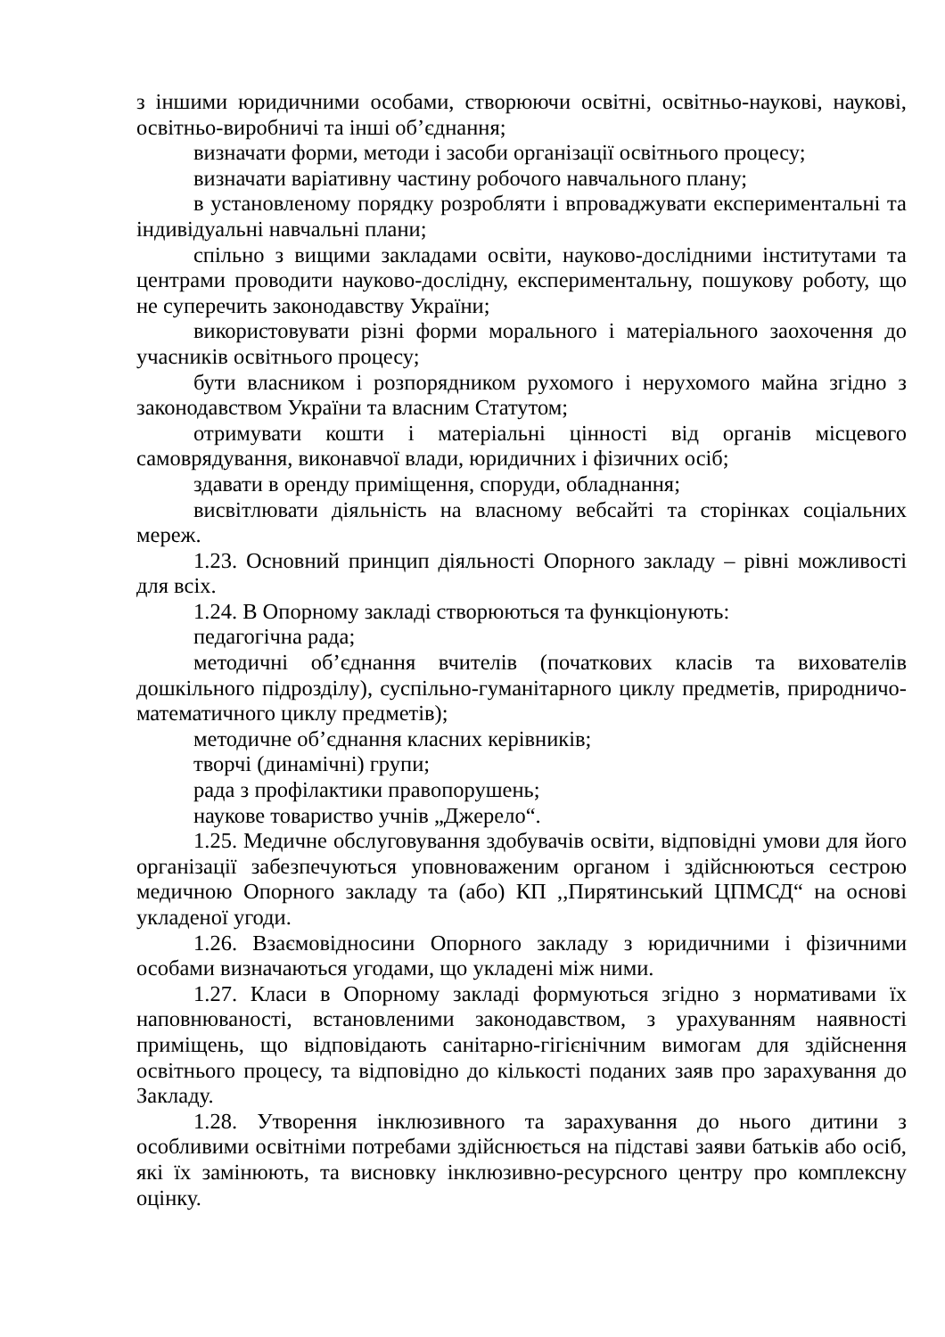з іншими юридичними особами, створюючи освітні, освітньо-наукові, наукові, освітньо-виробничі та інші об’єднання;
визначати форми, методи і засоби організації освітнього процесу;
визначати варіативну частину робочого навчального плану;
в установленому порядку розробляти і впроваджувати експериментальні та індивідуальні навчальні плани;
спільно з вищими закладами освіти, науково-дослідними інститутами та центрами проводити науково-дослідну, експериментальну, пошукову роботу, що не суперечить законодавству України;
використовувати різні форми морального і матеріального заохочення до учасників освітнього процесу;
бути власником і розпорядником рухомого і нерухомого майна згідно з законодавством України та власним Статутом;
отримувати кошти і матеріальні цінності від органів місцевого самоврядування, виконавчої влади, юридичних і фізичних осіб;
здавати в оренду приміщення, споруди, обладнання;
висвітлювати діяльність на власному вебсайті та сторінках соціальних мереж.
1.23. Основний принцип діяльності Опорного закладу – рівні можливості для всіх.
1.24. В Опорному закладі створюються та функціонують:
педагогічна рада;
методичні об’єднання вчителів (початкових класів та вихователів дошкільного підрозділу), суспільно-гуманітарного циклу предметів, природничо-математичного циклу предметів);
методичне об’єднання класних керівників;
творчі (динамічні) групи;
рада з профілактики правопорушень;
наукове товариство учнів „Джерело“.
1.25. Медичне обслуговування здобувачів освіти, відповідні умови для його організації забезпечуються уповноваженим органом і здійснюються сестрою медичною Опорного закладу та (або) КП ,,Пирятинський ЦПМСД“ на основі укладеної угоди.
1.26. Взаємовідносини Опорного закладу з юридичними і фізичними особами визначаються угодами, що укладені між ними.
1.27. Класи в Опорному закладі формуються згідно з нормативами їх наповнюваності, встановленими законодавством, з урахуванням наявності приміщень, що відповідають санітарно-гігієнічним вимогам для здійснення освітнього процесу, та відповідно до кількості поданих заяв про зарахування до Закладу.
1.28. Утворення інклюзивного та зарахування до нього дитини з особливими освітніми потребами здійснюється на підставі заяви батьків або осіб, які їх замінюють, та висновку інклюзивно-ресурсного центру про комплексну оцінку.